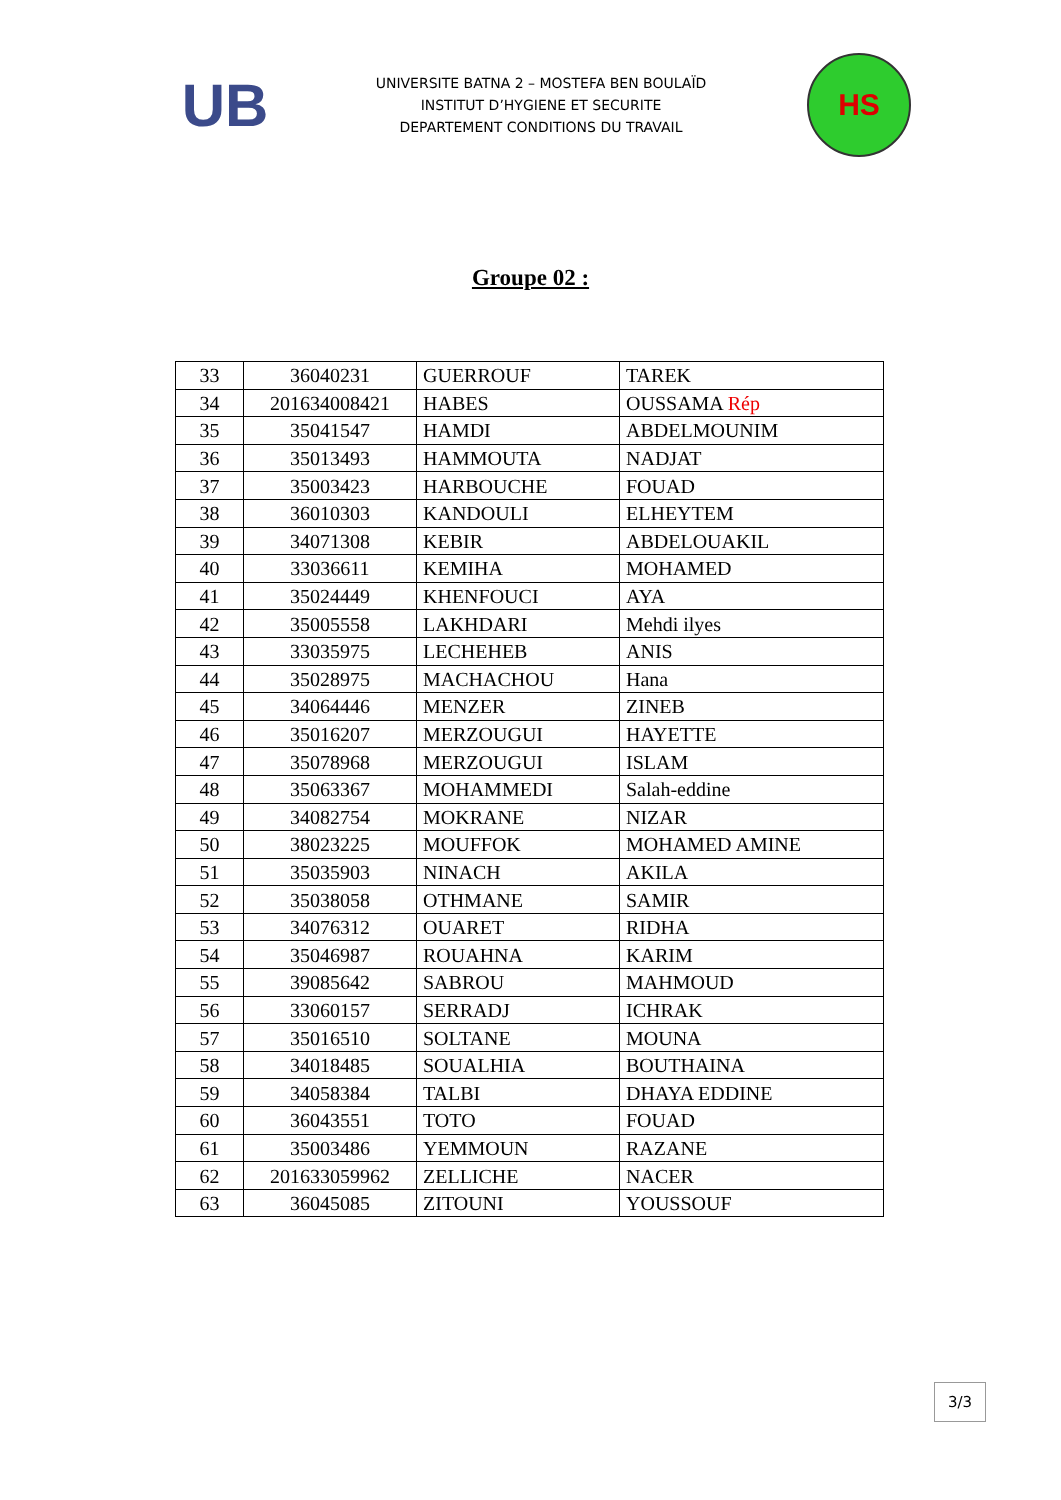UB
UNIVERSITE BATNA 2 – MOSTEFA BEN BOULAÏD
INSTITUT D’HYGIENE ET SECURITE
DEPARTEMENT CONDITIONS DU TRAVAIL
HS
Groupe 02 :
| 33 | 36040231 | GUERROUF | TAREK |
| 34 | 201634008421 | HABES | OUSSAMA Rép |
| 35 | 35041547 | HAMDI | ABDELMOUNIM |
| 36 | 35013493 | HAMMOUTA | NADJAT |
| 37 | 35003423 | HARBOUCHE | FOUAD |
| 38 | 36010303 | KANDOULI | ELHEYTEM |
| 39 | 34071308 | KEBIR | ABDELOUAKIL |
| 40 | 33036611 | KEMIHA | MOHAMED |
| 41 | 35024449 | KHENFOUCI | AYA |
| 42 | 35005558 | LAKHDARI | Mehdi ilyes |
| 43 | 33035975 | LECHEHEB | ANIS |
| 44 | 35028975 | MACHACHOU | Hana |
| 45 | 34064446 | MENZER | ZINEB |
| 46 | 35016207 | MERZOUGUI | HAYETTE |
| 47 | 35078968 | MERZOUGUI | ISLAM |
| 48 | 35063367 | MOHAMMEDI | Salah-eddine |
| 49 | 34082754 | MOKRANE | NIZAR |
| 50 | 38023225 | MOUFFOK | MOHAMED AMINE |
| 51 | 35035903 | NINACH | AKILA |
| 52 | 35038058 | OTHMANE | SAMIR |
| 53 | 34076312 | OUARET | RIDHA |
| 54 | 35046987 | ROUAHNA | KARIM |
| 55 | 39085642 | SABROU | MAHMOUD |
| 56 | 33060157 | SERRADJ | ICHRAK |
| 57 | 35016510 | SOLTANE | MOUNA |
| 58 | 34018485 | SOUALHIA | BOUTHAINA |
| 59 | 34058384 | TALBI | DHAYA EDDINE |
| 60 | 36043551 | TOTO | FOUAD |
| 61 | 35003486 | YEMMOUN | RAZANE |
| 62 | 201633059962 | ZELLICHE | NACER |
| 63 | 36045085 | ZITOUNI | YOUSSOUF |
3/3